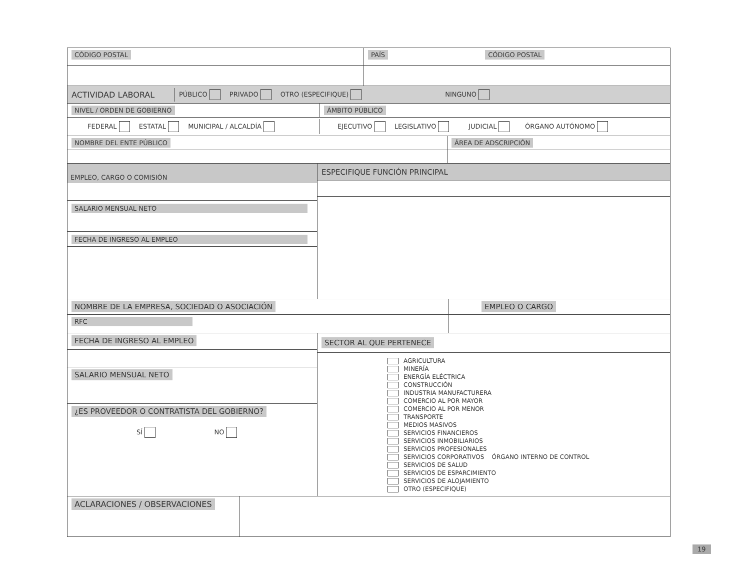CÓDIGO POSTAL PAÍS CÓDIGO POSTAL
ACTIVIDAD LABORAL
PÚBLICO PRIVADO OTRO (ESPECIFIQUE) NINGUNO
NIVEL / ORDEN DE GOBIERNO ÁMBITO PÚBLICO
FEDERAL ESTATAL MUNICIPAL / ALCALDÍA
EJECUTIVO LEGISLATIVO JUDICIAL ÓRGANO AUTÓNOMO
NOMBRE DEL ENTE PÚBLICO ÁREA DE ADSCRIPCIÓN
EMPLEO, CARGO O COMISIÓN
SALARIO MENSUAL NETO
FECHA DE INGRESO AL EMPLEO
ESPECIFIQUE FUNCIÓN PRINCIPAL
NOMBRE DE LA EMPRESA, SOCIEDAD O ASOCIACIÓN EMPLEO O CARGO
RFC
FECHA DE INGRESO AL EMPLEO
SALARIO MENSUAL NETO
¿ES PROVEEDOR O CONTRATISTA DEL GOBIERNO?
SÍ NO
SECTOR AL QUE PERTENECE
AGRICULTURA
MINERÍA
ENERGÍA ELÉCTRICA
CONSTRUCCIÓN
INDUSTRIA MANUFACTURERA
COMERCIO AL POR MAYOR
COMERCIO AL POR MENOR
TRANSPORTE
MEDIOS MASIVOS
SERVICIOS FINANCIEROS
SERVICIOS INMOBILIARIOS
SERVICIOS PROFESIONALES
SERVICIOS CORPORATIVOS ÓRGANO INTERNO DE CONTROL
SERVICIOS DE SALUD
SERVICIOS DE ESPARCIMIENTO
SERVICIOS DE ALOJAMIENTO
OTRO (ESPECIFIQUE)
ACLARACIONES / OBSERVACIONES
19